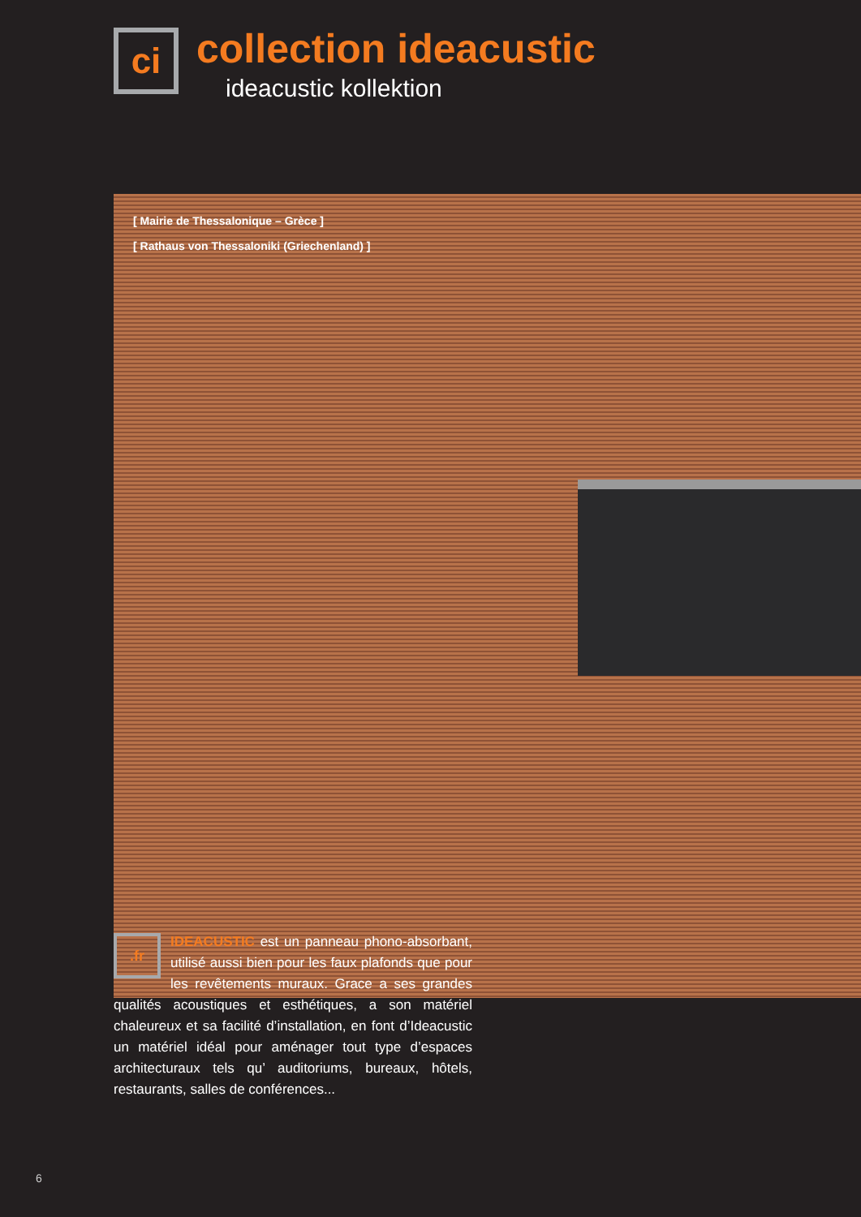ci
collection ideacustic
ideacustic kollektion
[ Mairie de Thessalonique – Grèce ]
[ Rathaus von Thessaloniki (Griechenland) ]
.fr
IDEACUSTIC est un panneau phono-absorbant, utilisé aussi bien pour les faux plafonds que pour les revêtements muraux. Grace a ses grandes qualités acoustiques et esthétiques, a son matériel chaleureux et sa facilité d’installation, en font d’Ideacustic un matériel idéal pour aménager tout type d’espaces architecturaux tels qu’ auditoriums, bureaux, hôtels, restaurants, salles de conférences...
6